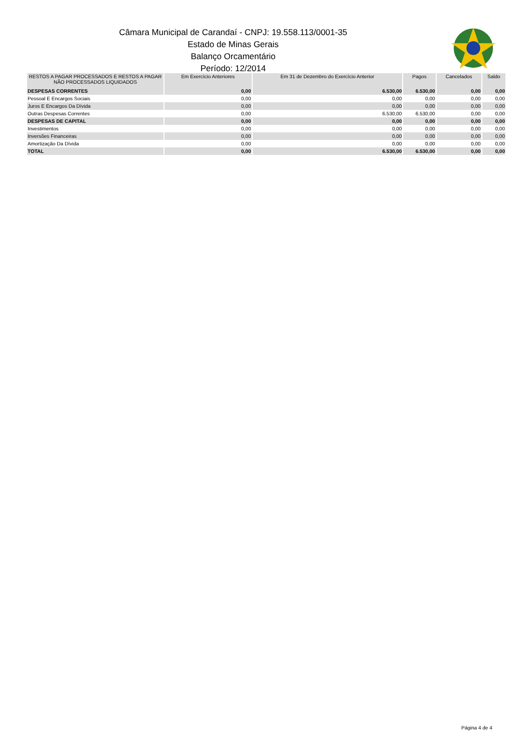Câmara Municipal de Carandaí - CNPJ: 19.558.113/0001-35
Estado de Minas Gerais
Balanço Orcamentário
Período: 12/2014
| RESTOS A PAGAR PROCESSADOS E RESTOS A PAGAR NÃO PROCESSADOS LIQUIDADOS | Em Exercício Anteriores | Em 31 de Dezembro do Exercício Anterior | Pagos | Cancelados | Saldo |
| --- | --- | --- | --- | --- | --- |
| DESPESAS CORRENTES | 0,00 | 6.530,00 | 6.530,00 | 0,00 | 0,00 |
| Pessoal E Encargos Sociais | 0,00 | 0,00 | 0,00 | 0,00 | 0,00 |
| Juros E Encargos Da Dívida | 0,00 | 0,00 | 0,00 | 0,00 | 0,00 |
| Outras Despesas Correntes | 0,00 | 6.530,00 | 6.530,00 | 0,00 | 0,00 |
| DESPESAS DE CAPITAL | 0,00 | 0,00 | 0,00 | 0,00 | 0,00 |
| Investimentos | 0,00 | 0,00 | 0,00 | 0,00 | 0,00 |
| Inversões Financeiras | 0,00 | 0,00 | 0,00 | 0,00 | 0,00 |
| Amortização Da Dívida | 0,00 | 0,00 | 0,00 | 0,00 | 0,00 |
| TOTAL | 0,00 | 6.530,00 | 6.530,00 | 0,00 | 0,00 |
Página 4 de 4